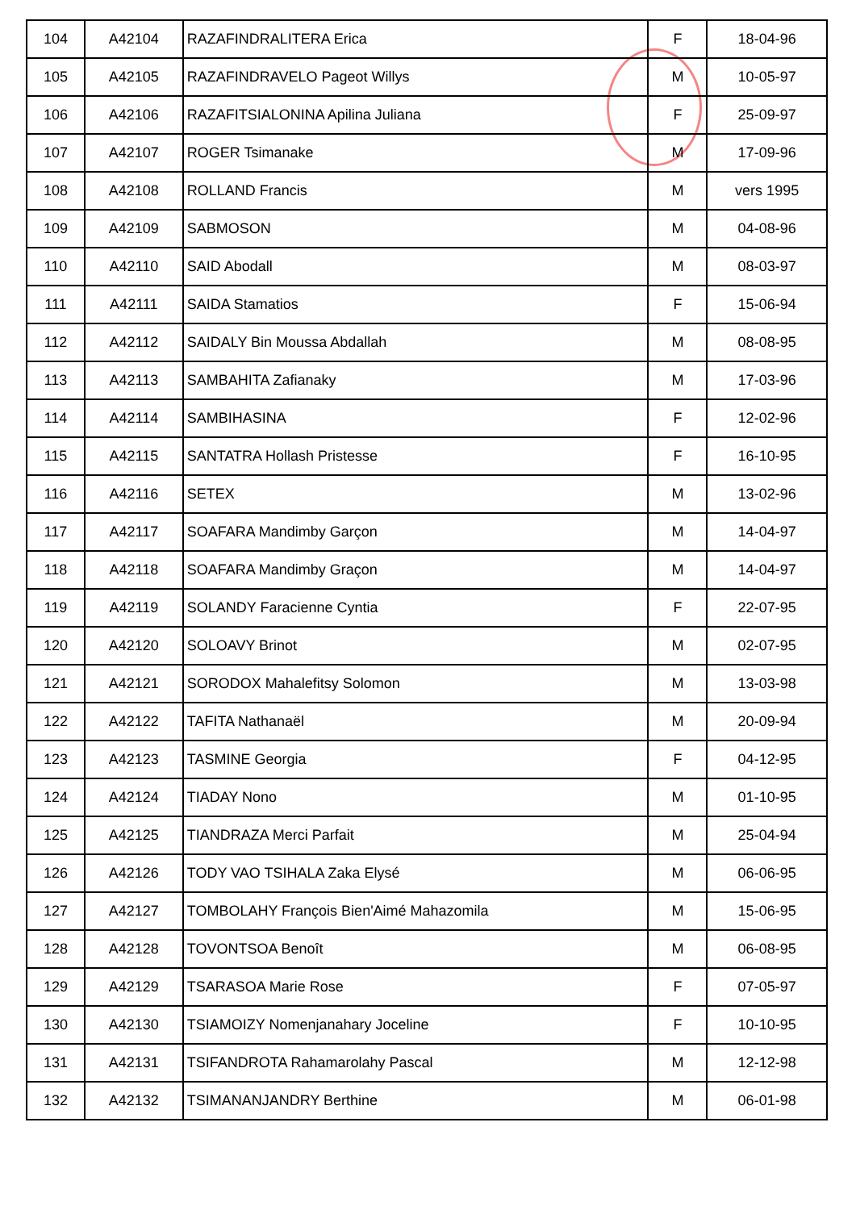| 104 | A42104 | RAZAFINDRALITERA Erica | F | 18-04-96 |
| 105 | A42105 | RAZAFINDRAVELO Pageot Willys | M | 10-05-97 |
| 106 | A42106 | RAZAFITSIALONINA Apilina Juliana | F | 25-09-97 |
| 107 | A42107 | ROGER Tsimanake | M | 17-09-96 |
| 108 | A42108 | ROLLAND Francis | M | vers 1995 |
| 109 | A42109 | SABMOSON | M | 04-08-96 |
| 110 | A42110 | SAID Abodall | M | 08-03-97 |
| 111 | A42111 | SAIDA Stamatios | F | 15-06-94 |
| 112 | A42112 | SAIDALY Bin Moussa Abdallah | M | 08-08-95 |
| 113 | A42113 | SAMBAHITA Zafianaky | M | 17-03-96 |
| 114 | A42114 | SAMBIHASINA | F | 12-02-96 |
| 115 | A42115 | SANTATRA Hollash Pristesse | F | 16-10-95 |
| 116 | A42116 | SETEX | M | 13-02-96 |
| 117 | A42117 | SOAFARA Mandimby Garçon | M | 14-04-97 |
| 118 | A42118 | SOAFARA Mandimby Graçon | M | 14-04-97 |
| 119 | A42119 | SOLANDY Faracienne Cyntia | F | 22-07-95 |
| 120 | A42120 | SOLOAVY Brinot | M | 02-07-95 |
| 121 | A42121 | SORODOX Mahalefitsy Solomon | M | 13-03-98 |
| 122 | A42122 | TAFITA Nathanaël | M | 20-09-94 |
| 123 | A42123 | TASMINE Georgia | F | 04-12-95 |
| 124 | A42124 | TIADAY Nono | M | 01-10-95 |
| 125 | A42125 | TIANDRAZA Merci Parfait | M | 25-04-94 |
| 126 | A42126 | TODY VAO TSIHALA Zaka Elysé | M | 06-06-95 |
| 127 | A42127 | TOMBOLAHY François Bien'Aimé Mahazomila | M | 15-06-95 |
| 128 | A42128 | TOVONTSOA Benoît | M | 06-08-95 |
| 129 | A42129 | TSARASOA Marie Rose | F | 07-05-97 |
| 130 | A42130 | TSIAMOIZY Nomenjanahary Joceline | F | 10-10-95 |
| 131 | A42131 | TSIFANDROTA Rahamarolahy Pascal | M | 12-12-98 |
| 132 | A42132 | TSIMANANJANDRY Berthine | M | 06-01-98 |